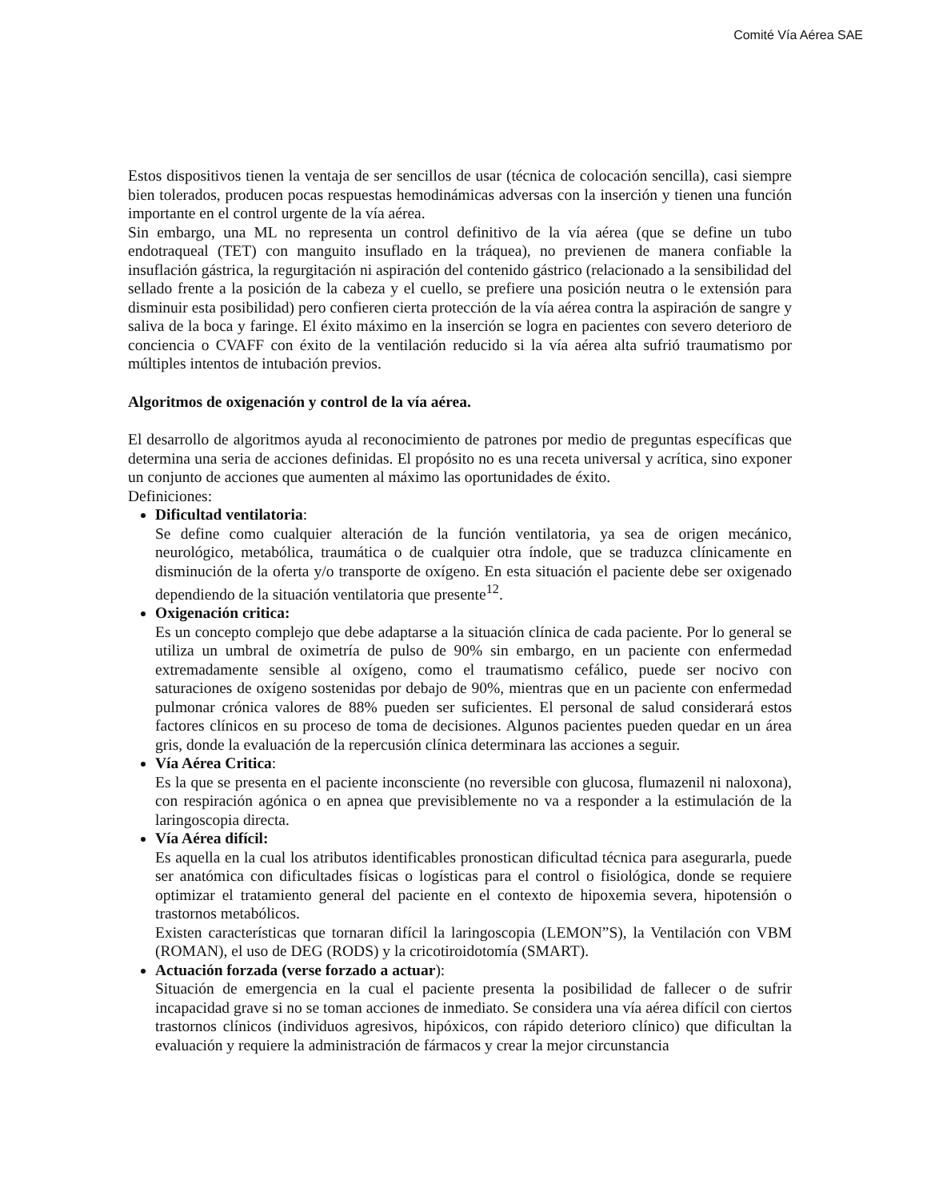Comité Vía Aérea SAE
Estos dispositivos tienen la ventaja de ser sencillos de usar (técnica de colocación sencilla), casi siempre bien tolerados, producen pocas respuestas hemodinámicas adversas con la inserción y tienen una función importante en el control urgente de la vía aérea.
Sin embargo, una ML no representa un control definitivo de la vía aérea (que se define un tubo endotraqueal (TET) con manguito insuflado en la tráquea), no previenen de manera confiable la insuflación gástrica, la regurgitación ni aspiración del contenido gástrico (relacionado a la sensibilidad del sellado frente a la posición de la cabeza y el cuello, se prefiere una posición neutra o le extensión para disminuir esta posibilidad) pero confieren cierta protección de la vía aérea contra la aspiración de sangre y saliva de la boca y faringe. El éxito máximo en la inserción se logra en pacientes con severo deterioro de conciencia o CVAFF con éxito de la ventilación reducido si la vía aérea alta sufrió traumatismo por múltiples intentos de intubación previos.
Algoritmos de oxigenación y control de la vía aérea.
El desarrollo de algoritmos ayuda al reconocimiento de patrones por medio de preguntas específicas que determina una seria de acciones definidas. El propósito no es una receta universal y acrítica, sino exponer un conjunto de acciones que aumenten al máximo las oportunidades de éxito.
Definiciones:
Dificultad ventilatoria:
Se define como cualquier alteración de la función ventilatoria, ya sea de origen mecánico, neurológico, metabólica, traumática o de cualquier otra índole, que se traduzca clínicamente en disminución de la oferta y/o transporte de oxígeno. En esta situación el paciente debe ser oxigenado dependiendo de la situación ventilatoria que presente<sup>12</sup>.
Oxigenación critica:
Es un concepto complejo que debe adaptarse a la situación clínica de cada paciente. Por lo general se utiliza un umbral de oximetría de pulso de 90% sin embargo, en un paciente con enfermedad extremadamente sensible al oxígeno, como el traumatismo cefálico, puede ser nocivo con saturaciones de oxígeno sostenidas por debajo de 90%, mientras que en un paciente con enfermedad pulmonar crónica valores de 88% pueden ser suficientes. El personal de salud considerará estos factores clínicos en su proceso de toma de decisiones. Algunos pacientes pueden quedar en un área gris, donde la evaluación de la repercusión clínica determinara las acciones a seguir.
Vía Aérea Critica:
Es la que se presenta en el paciente inconsciente (no reversible con glucosa, flumazenil ni naloxona), con respiración agónica o en apnea que previsiblemente no va a responder a la estimulación de la laringoscopia directa.
Vía Aérea difícil:
Es aquella en la cual los atributos identificables pronostican dificultad técnica para asegurarla, puede ser anatómica con dificultades físicas o logísticas para el control o fisiológica, donde se requiere optimizar el tratamiento general del paciente en el contexto de hipoxemia severa, hipotensión o trastornos metabólicos.
Existen características que tornaran difícil la laringoscopia (LEMON”S), la Ventilación con VBM (ROMAN), el uso de DEG (RODS) y la cricotiroidotomía (SMART).
Actuación forzada (verse forzado a actuar):
Situación de emergencia en la cual el paciente presenta la posibilidad de fallecer o de sufrir incapacidad grave si no se toman acciones de inmediato. Se considera una vía aérea difícil con ciertos trastornos clínicos (individuos agresivos, hipóxicos, con rápido deterioro clínico) que dificultan la evaluación y requiere la administración de fármacos y crear la mejor circunstancia